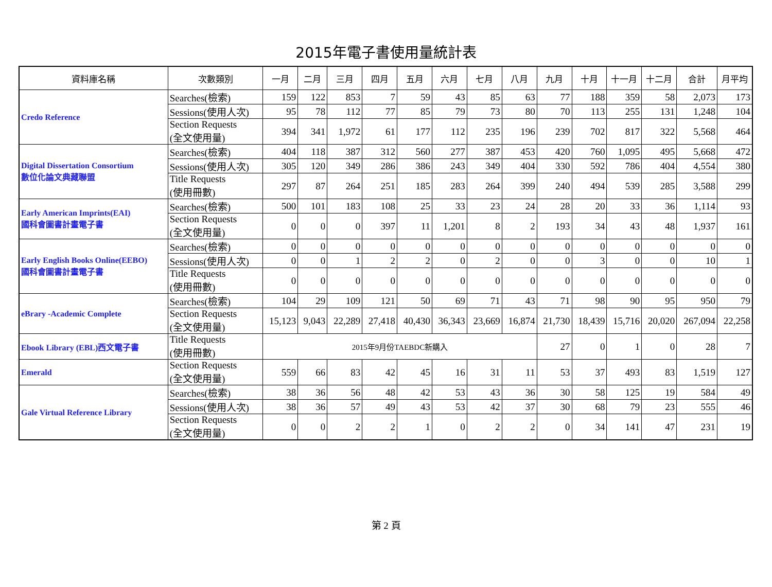2015年電子書使用量統計表
| 資料庫名稱 | 次數類別 | 一月 | 二月 | 三月 | 四月 | 五月 | 六月 | 七月 | 八月 | 九月 | 十月 | 十一月 | 十二月 | 合計 | 月平均 |
| --- | --- | --- | --- | --- | --- | --- | --- | --- | --- | --- | --- | --- | --- | --- | --- |
| Credo Reference | Searches(檢索) | 159 | 122 | 853 | 7 | 59 | 43 | 85 | 63 | 77 | 188 | 359 | 58 | 2,073 | 173 |
| | Sessions(使用人次) | 95 | 78 | 112 | 77 | 85 | 79 | 73 | 80 | 70 | 113 | 255 | 131 | 1,248 | 104 |
| | Section Requests (全文使用量) | 394 | 341 | 1,972 | 61 | 177 | 112 | 235 | 196 | 239 | 702 | 817 | 322 | 5,568 | 464 |
| Digital Dissertation Consortium 數位化論文典藏聯盟 | Searches(檢索) | 404 | 118 | 387 | 312 | 560 | 277 | 387 | 453 | 420 | 760 | 1,095 | 495 | 5,668 | 472 |
| | Sessions(使用人次) | 305 | 120 | 349 | 286 | 386 | 243 | 349 | 404 | 330 | 592 | 786 | 404 | 4,554 | 380 |
| | Title Requests (使用冊數) | 297 | 87 | 264 | 251 | 185 | 283 | 264 | 399 | 240 | 494 | 539 | 285 | 3,588 | 299 |
| Early American Imprints(EAI) 國科會圖書計畫電子書 | Searches(檢索) | 500 | 101 | 183 | 108 | 25 | 33 | 23 | 24 | 28 | 20 | 33 | 36 | 1,114 | 93 |
| | Section Requests (全文使用量) | 0 | 0 | 0 | 397 | 11 | 1,201 | 8 | 2 | 193 | 34 | 43 | 48 | 1,937 | 161 |
| Early English Books Online(EEBO) 國科會圖書計畫電子書 | Searches(檢索) | 0 | 0 | 0 | 0 | 0 | 0 | 0 | 0 | 0 | 0 | 0 | 0 | 0 | 0 |
| | Sessions(使用人次) | 0 | 0 | 1 | 2 | 2 | 0 | 2 | 0 | 0 | 3 | 0 | 0 | 10 | 1 |
| | Title Requests (使用冊數) | 0 | 0 | 0 | 0 | 0 | 0 | 0 | 0 | 0 | 0 | 0 | 0 | 0 | 0 |
| eBrary -Academic Complete | Searches(檢索) | 104 | 29 | 109 | 121 | 50 | 69 | 71 | 43 | 71 | 98 | 90 | 95 | 950 | 79 |
| | Section Requests (全文使用量) | 15,123 | 9,043 | 22,289 | 27,418 | 40,430 | 36,343 | 23,669 | 16,874 | 21,730 | 18,439 | 15,716 | 20,020 | 267,094 | 22,258 |
| Ebook Library (EBL)西文電子書 | Title Requests (使用冊數) | 2015年9月份TAEBDC新購入 | | | | | | | | 27 | 0 | 1 | 0 | 28 | 7 |
| Emerald | Section Requests (全文使用量) | 559 | 66 | 83 | 42 | 45 | 16 | 31 | 11 | 53 | 37 | 493 | 83 | 1,519 | 127 |
| Gale Virtual Reference Library | Searches(檢索) | 38 | 36 | 56 | 48 | 42 | 53 | 43 | 36 | 30 | 58 | 125 | 19 | 584 | 49 |
| | Sessions(使用人次) | 38 | 36 | 57 | 49 | 43 | 53 | 42 | 37 | 30 | 68 | 79 | 23 | 555 | 46 |
| | Section Requests (全文使用量) | 0 | 0 | 2 | 2 | 1 | 0 | 2 | 2 | 0 | 34 | 141 | 47 | 231 | 19 |
第 2 頁